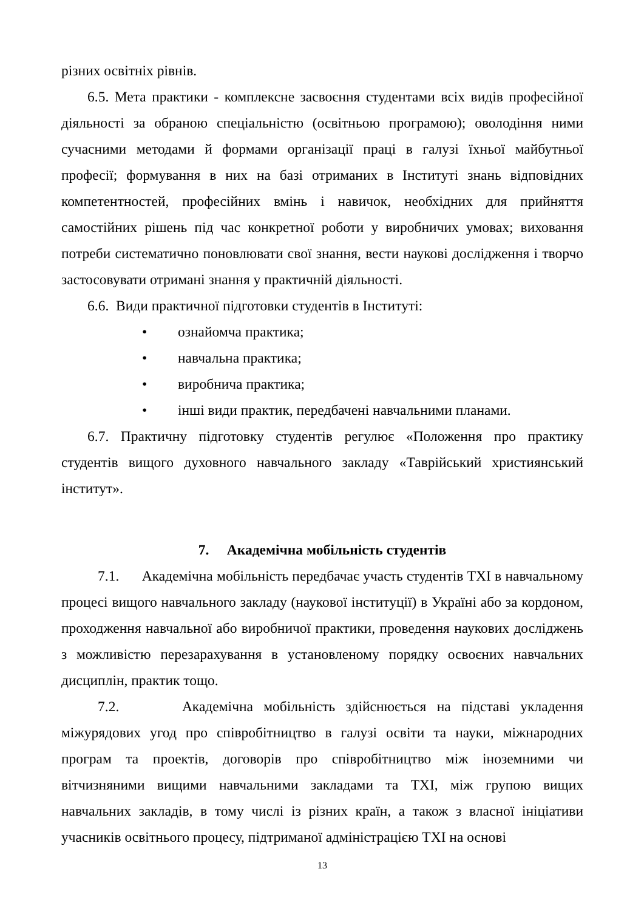різних освітніх рівнів.
6.5. Мета практики - комплексне засвоєння студентами всіх видів професійної діяльності за обраною спеціальністю (освітньою програмою); оволодіння ними сучасними методами й формами організації праці в галузі їхньої майбутньої професії; формування в них на базі отриманих в Інституті знань відповідних компетентностей, професійних вмінь і навичок, необхідних для прийняття самостійних рішень під час конкретної роботи у виробничих умовах; виховання потреби систематично поновлювати свої знання, вести наукові дослідження і творчо застосовувати отримані знання у практичній діяльності.
6.6. Види практичної підготовки студентів в Інституті:
• ознайомча практика;
• навчальна практика;
• виробнича практика;
• інші види практик, передбачені навчальними планами.
6.7. Практичну підготовку студентів регулює «Положення про практику студентів вищого духовного навчального закладу «Таврійський християнський інститут».
7. Академічна мобільність студентів
7.1. Академічна мобільність передбачає участь студентів ТХІ в навчальному процесі вищого навчального закладу (наукової інституції) в Україні або за кордоном, проходження навчальної або виробничої практики, проведення наукових досліджень з можливістю перезарахування в установленому порядку освоєних навчальних дисциплін, практик тощо.
7.2. Академічна мобільність здійснюється на підставі укладення міжурядових угод про співробітництво в галузі освіти та науки, міжнародних програм та проектів, договорів про співробітництво між іноземними чи вітчизняними вищими навчальними закладами та ТХІ, між групою вищих навчальних закладів, в тому числі із різних країн, а також з власної ініціативи учасників освітнього процесу, підтриманої адміністрацією ТХІ на основі
13